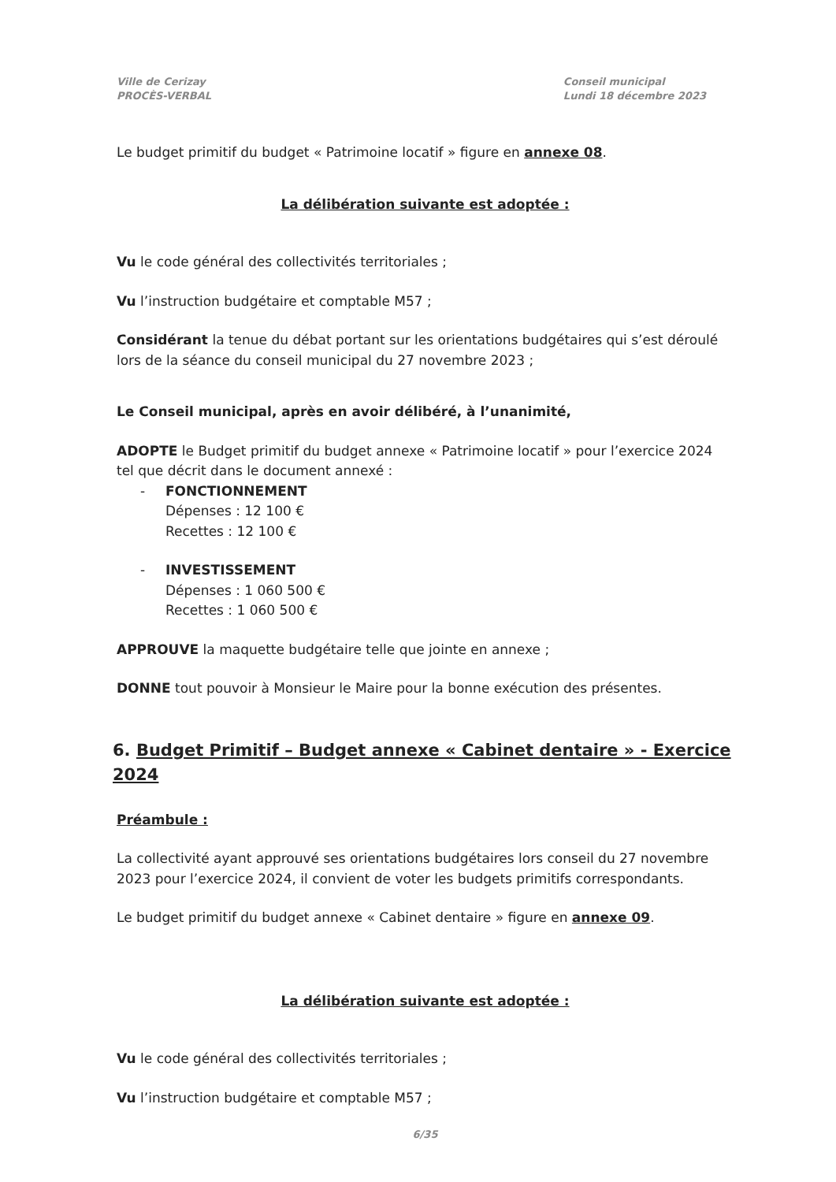Ville de Cerizay
PROCÈS-VERBAL
Conseil municipal
Lundi 18 décembre 2023
Le budget primitif du budget « Patrimoine locatif » figure en annexe 08.
La délibération suivante est adoptée :
Vu le code général des collectivités territoriales ;
Vu l’instruction budgétaire et comptable M57 ;
Considérant la tenue du débat portant sur les orientations budgétaires qui s’est déroulé lors de la séance du conseil municipal du 27 novembre 2023 ;
Le Conseil municipal, après en avoir délibéré, à l’unanimité,
ADOPTE le Budget primitif du budget annexe « Patrimoine locatif » pour l’exercice 2024 tel que décrit dans le document annexé :
- FONCTIONNEMENT
Dépenses : 12 100 €
Recettes : 12 100 €
- INVESTISSEMENT
Dépenses : 1 060 500 €
Recettes : 1 060 500 €
APPROUVE la maquette budgétaire telle que jointe en annexe ;
DONNE tout pouvoir à Monsieur le Maire pour la bonne exécution des présentes.
6. Budget Primitif – Budget annexe « Cabinet dentaire » - Exercice 2024
Préambule :
La collectivité ayant approuvé ses orientations budgétaires lors conseil du 27 novembre 2023 pour l’exercice 2024, il convient de voter les budgets primitifs correspondants.
Le budget primitif du budget annexe « Cabinet dentaire » figure en annexe 09.
La délibération suivante est adoptée :
Vu le code général des collectivités territoriales ;
Vu l’instruction budgétaire et comptable M57 ;
6/35